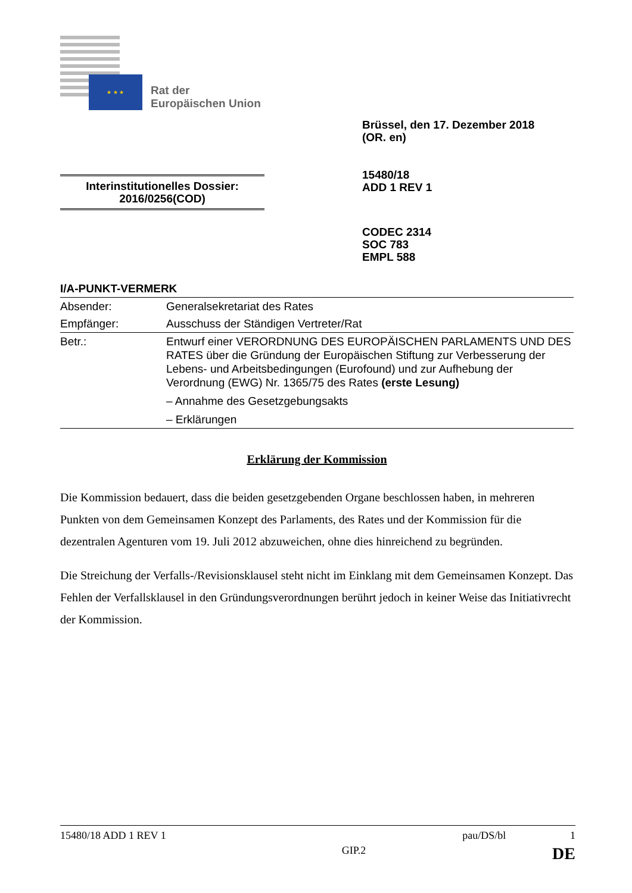★ ★ ★
Rat der
Europäischen Union
Brüssel, den 17. Dezember 2018
(OR. en)
15480/18
ADD 1 REV 1
Interinstitutionelles Dossier:
2016/0256(COD)
CODEC 2314
SOC 783
EMPL 588
I/A-PUNKT-VERMERK
| Absender: | Generalsekretariat des Rates |
| Empfänger: | Ausschuss der Ständigen Vertreter/Rat |
| Betr.: | Entwurf einer VERORDNUNG DES EUROPÄISCHEN PARLAMENTS UND DES RATES über die Gründung der Europäischen Stiftung zur Verbesserung der Lebens- und Arbeitsbedingungen (Eurofound) und zur Aufhebung der Verordnung (EWG) Nr. 1365/75 des Rates (erste Lesung) – Annahme des Gesetzgebungsakts – Erklärungen |
Erklärung der Kommission
Die Kommission bedauert, dass die beiden gesetzgebenden Organe beschlossen haben, in mehreren Punkten von dem Gemeinsamen Konzept des Parlaments, des Rates und der Kommission für die dezentralen Agenturen vom 19. Juli 2012 abzuweichen, ohne dies hinreichend zu begründen.
Die Streichung der Verfalls-/Revisionsklausel steht nicht im Einklang mit dem Gemeinsamen Konzept. Das Fehlen der Verfallsklausel in den Gründungsverordnungen berührt jedoch in keiner Weise das Initiativrecht der Kommission.
15480/18 ADD 1 REV 1 pau/DS/bl 1
GIP.2 DE